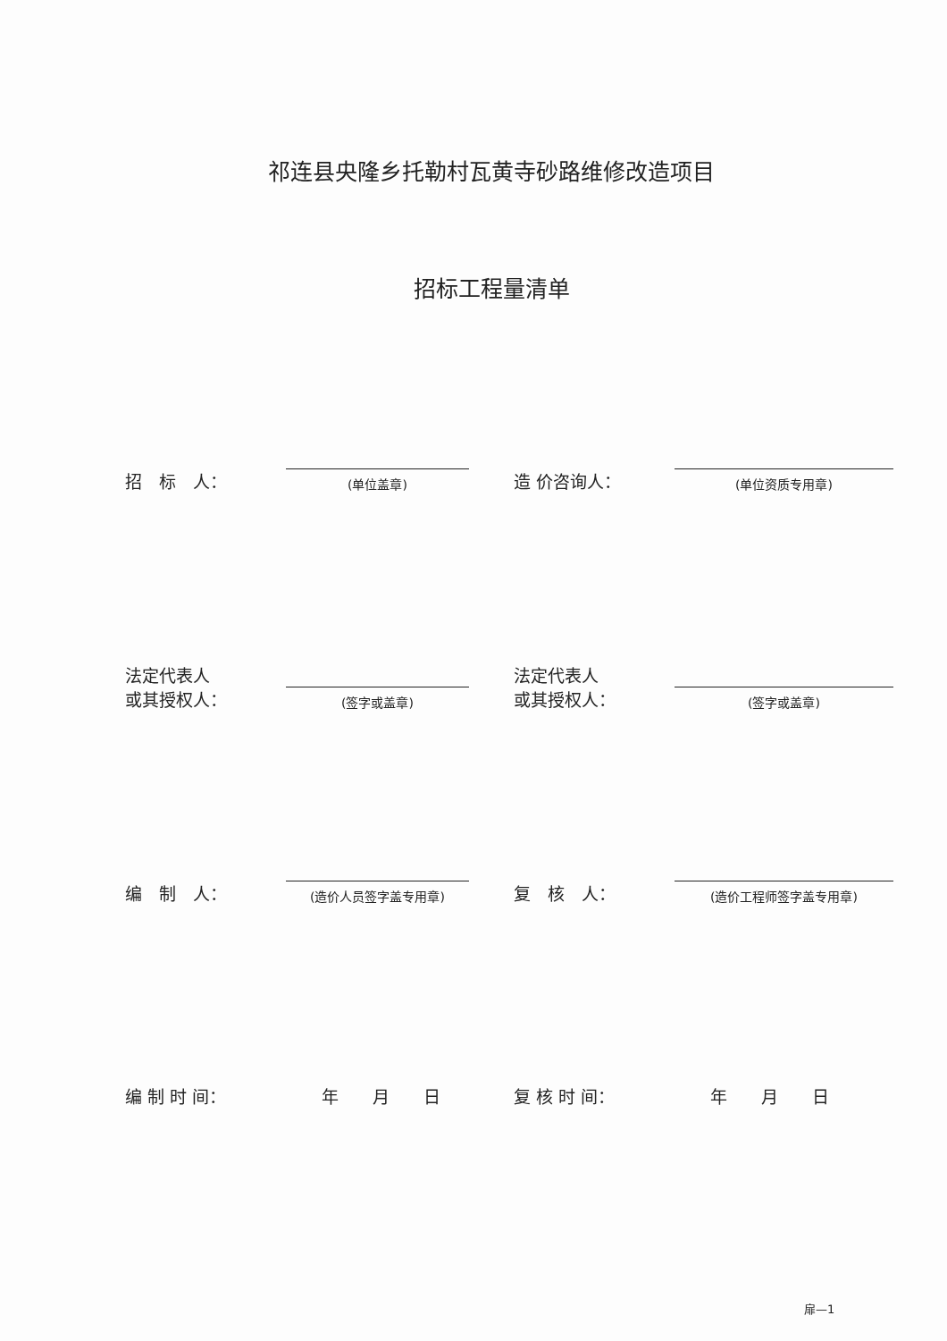祁连县央隆乡托勒村瓦黄寺砂路维修改造项目
招标工程量清单
招　标　人：
(单位盖章)
造 价咨询人：
(单位资质专用章)
法定代表人
或其授权人：
(签字或盖章)
法定代表人
或其授权人：
(签字或盖章)
编　制　人：
(造价人员签字盖专用章)
复　核　人：
(造价工程师签字盖专用章)
编 制 时 间：
年　　月　　日
复 核 时 间：
年　　月　　日
扉—1